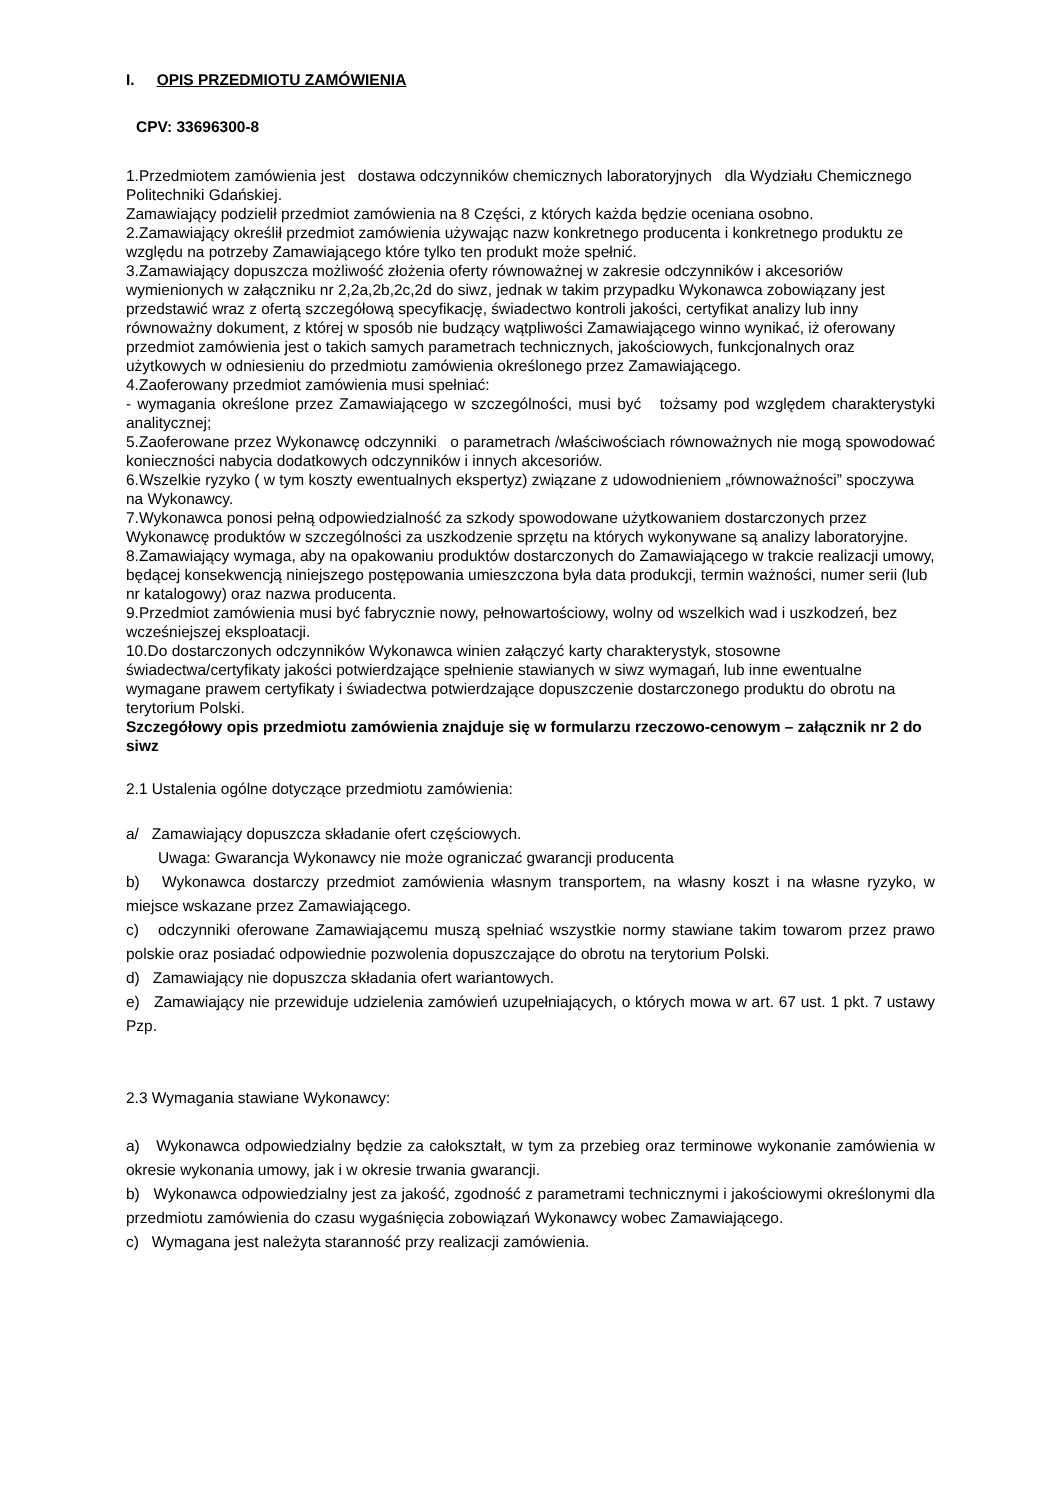I. OPIS PRZEDMIOTU ZAMÓWIENIA
CPV: 33696300-8
1.Przedmiotem zamówienia jest dostawa odczynników chemicznych laboratoryjnych dla Wydziału Chemicznego Politechniki Gdańskiej.
Zamawiający podzielił przedmiot zamówienia na 8 Części, z których każda będzie oceniana osobno.
2.Zamawiający określił przedmiot zamówienia używając nazw konkretnego producenta i konkretnego produktu ze względu na potrzeby Zamawiającego które tylko ten produkt może spełnić.
3.Zamawiający dopuszcza możliwość złożenia oferty równoważnej w zakresie odczynników i akcesoriów wymienionych w załączniku nr 2,2a,2b,2c,2d do siwz, jednak w takim przypadku Wykonawca zobowiązany jest przedstawić wraz z ofertą szczegółową specyfikację, świadectwo kontroli jakości, certyfikat analizy lub inny równoważny dokument, z której w sposób nie budzący wątpliwości Zamawiającego winno wynikać, iż oferowany przedmiot zamówienia jest o takich samych parametrach technicznych, jakościowych, funkcjonalnych oraz użytkowych w odniesieniu do przedmiotu zamówienia określonego przez Zamawiającego.
4.Zaoferowany przedmiot zamówienia musi spełniać:
- wymagania określone przez Zamawiającego w szczególności, musi być tożsamy pod względem charakterystyki analitycznej;
5.Zaoferowane przez Wykonawcę odczynniki o parametrach /właściwościach równoważnych nie mogą spowodować konieczności nabycia dodatkowych odczynników i innych akcesoriów.
6.Wszelkie ryzyko ( w tym koszty ewentualnych ekspertyz) związane z udowodnieniem „równoważności” spoczywa na Wykonawcy.
7.Wykonawca ponosi pełną odpowiedzialność za szkody spowodowane użytkowaniem dostarczonych przez Wykonawcę produktów w szczególności za uszkodzenie sprzętu na których wykonywane są analizy laboratoryjne.
8.Zamawiający wymaga, aby na opakowaniu produktów dostarczonych do Zamawiającego w trakcie realizacji umowy, będącej konsekwencją niniejszego postępowania umieszczona była data produkcji, termin ważności, numer serii (lub nr katalogowy) oraz nazwa producenta.
9.Przedmiot zamówienia musi być fabrycznie nowy, pełnowartościowy, wolny od wszelkich wad i uszkodzeń, bez wcześniejszej eksploatacji.
10.Do dostarczonych odczynników Wykonawca winien załączyć karty charakterystyk, stosowne świadectwa/certyfikaty jakości potwierdzające spełnienie stawianych w siwz wymagań, lub inne ewentualne wymagane prawem certyfikaty i świadectwa potwierdzające dopuszczenie dostarczonego produktu do obrotu na terytorium Polski.
Szczegółowy opis przedmiotu zamówienia znajduje się w formularzu rzeczowo-cenowym – załącznik nr 2 do siwz
2.1 Ustalenia ogólne dotyczące przedmiotu zamówienia:
a/ Zamawiający dopuszcza składanie ofert częściowych.
Uwaga: Gwarancja Wykonawcy nie może ograniczać gwarancji producenta
b) Wykonawca dostarczy przedmiot zamówienia własnym transportem, na własny koszt i na własne ryzyko, w miejsce wskazane przez Zamawiającego.
c) odczynniki oferowane Zamawiającemu muszą spełniać wszystkie normy stawiane takim towarom przez prawo polskie oraz posiadać odpowiednie pozwolenia dopuszczające do obrotu na terytorium Polski.
d) Zamawiający nie dopuszcza składania ofert wariantowych.
e) Zamawiający nie przewiduje udzielenia zamówień uzupełniających, o których mowa w art. 67 ust. 1 pkt. 7 ustawy Pzp.
2.3 Wymagania stawiane Wykonawcy:
a) Wykonawca odpowiedzialny będzie za całokształt, w tym za przebieg oraz terminowe wykonanie zamówienia w okresie wykonania umowy, jak i w okresie trwania gwarancji.
b) Wykonawca odpowiedzialny jest za jakość, zgodność z parametrami technicznymi i jakościowymi określonymi dla przedmiotu zamówienia do czasu wygaśnięcia zobowiązań Wykonawcy wobec Zamawiającego.
c) Wymagana jest należyta staranność przy realizacji zamówienia.